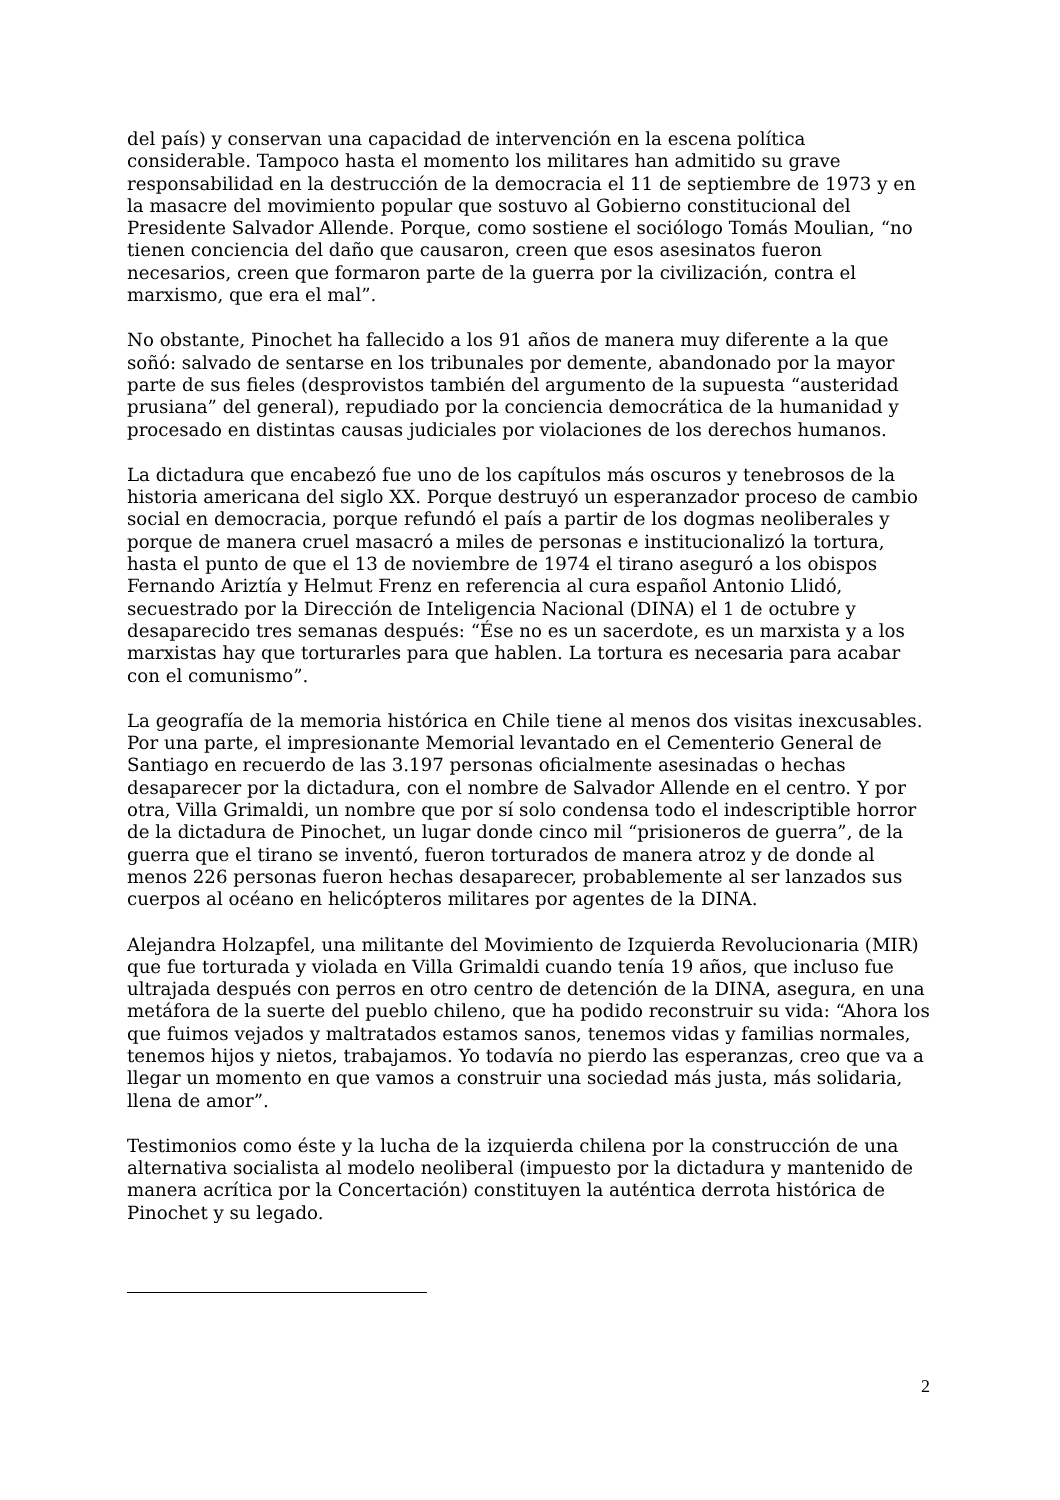del país) y conservan una capacidad de intervención en la escena política considerable. Tampoco hasta el momento los militares han admitido su grave responsabilidad en la destrucción de la democracia el 11 de septiembre de 1973 y en la masacre del movimiento popular que sostuvo al Gobierno constitucional del Presidente Salvador Allende. Porque, como sostiene el sociólogo Tomás Moulian, “no tienen conciencia del daño que causaron, creen que esos asesinatos fueron necesarios, creen que formaron parte de la guerra por la civilización, contra el marxismo, que era el mal”.
No obstante, Pinochet ha fallecido a los 91 años de manera muy diferente a la que soñó: salvado de sentarse en los tribunales por demente, abandonado por la mayor parte de sus fieles (desprovistos también del argumento de la supuesta “austeridad prusiana” del general), repudiado por la conciencia democrática de la humanidad y procesado en distintas causas judiciales por violaciones de los derechos humanos.
La dictadura que encabezó fue uno de los capítulos más oscuros y tenebrosos de la historia americana del siglo XX. Porque destruyó un esperanzador proceso de cambio social en democracia, porque refundó el país a partir de los dogmas neoliberales y porque de manera cruel masacró a miles de personas e institucionalizó la tortura, hasta el punto de que el 13 de noviembre de 1974 el tirano aseguró a los obispos Fernando Ariztía y Helmut Frenz en referencia al cura español Antonio Llidó, secuestrado por la Dirección de Inteligencia Nacional (DINA) el 1 de octubre y desaparecido tres semanas después: “Ése no es un sacerdote, es un marxista y a los marxistas hay que torturarles para que hablen. La tortura es necesaria para acabar con el comunismo”.
La geografía de la memoria histórica en Chile tiene al menos dos visitas inexcusables. Por una parte, el impresionante Memorial levantado en el Cementerio General de Santiago en recuerdo de las 3.197 personas oficialmente asesinadas o hechas desaparecer por la dictadura, con el nombre de Salvador Allende en el centro. Y por otra, Villa Grimaldi, un nombre que por sí solo condensa todo el indescriptible horror de la dictadura de Pinochet, un lugar donde cinco mil “prisioneros de guerra”, de la guerra que el tirano se inventó, fueron torturados de manera atroz y de donde al menos 226 personas fueron hechas desaparecer, probablemente al ser lanzados sus cuerpos al océano en helicópteros militares por agentes de la DINA.
Alejandra Holzapfel, una militante del Movimiento de Izquierda Revolucionaria (MIR) que fue torturada y violada en Villa Grimaldi cuando tenía 19 años, que incluso fue ultrajada después con perros en otro centro de detención de la DINA, asegura, en una metáfora de la suerte del pueblo chileno, que ha podido reconstruir su vida: “Ahora los que fuimos vejados y maltratados estamos sanos, tenemos vidas y familias normales, tenemos hijos y nietos, trabajamos. Yo todavía no pierdo las esperanzas, creo que va a llegar un momento en que vamos a construir una sociedad más justa, más solidaria, llena de amor”.
Testimonios como éste y la lucha de la izquierda chilena por la construcción de una alternativa socialista al modelo neoliberal (impuesto por la dictadura y mantenido de manera acrítica por la Concertación) constituyen la auténtica derrota histórica de Pinochet y su legado.
2